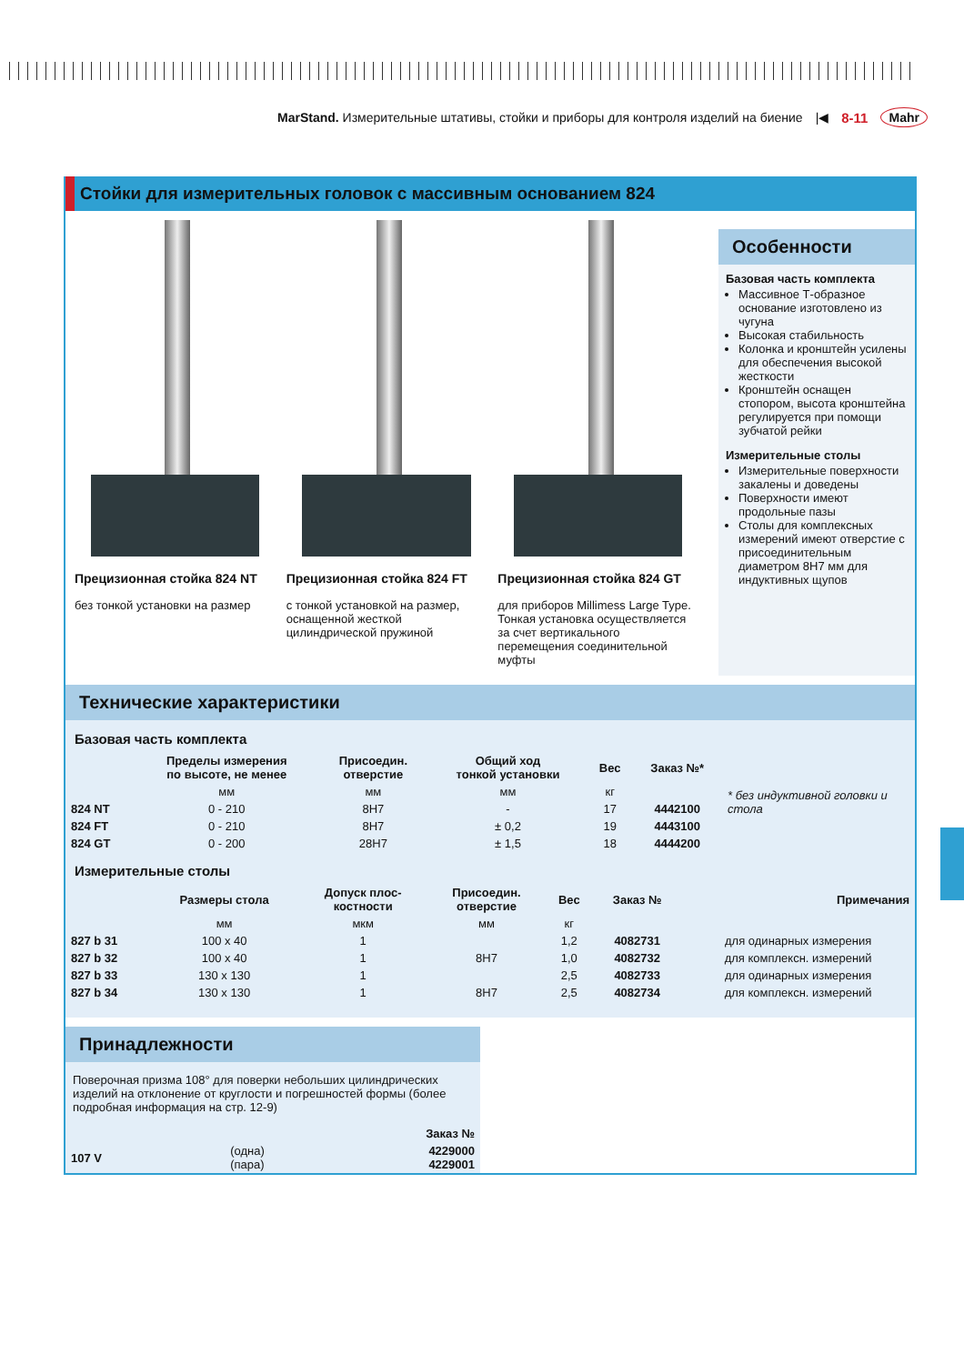MarStand. Измерительные штативы, стойки и приборы для контроля изделий на биение |◀ 8-11 Mahr
Стойки для измерительных головок с массивным основанием 824
Прецизионная стойка 824 NT
без тонкой установки на размер
Прецизионная стойка 824 FT
с тонкой установкой на размер, оснащенной жесткой цилиндрической пружиной
Прецизионная стойка 824 GT
для приборов Millimess Large Type. Тонкая установка осуществляется за счет вертикального перемещения соединительной муфты
Особенности
Базовая часть комплекта
Массивное Т-образное основание изготовлено из чугуна
Высокая стабильность
Колонка и кронштейн усилены для обеспечения высокой жесткости
Кронштейн оснащен стопором, высота кронштейна регулируется при помощи зубчатой рейки
Измерительные столы
Измерительные поверхности закалены и доведены
Поверхности имеют продольные пазы
Столы для комплексных измерений имеют отверстие с присоединительным диаметром 8H7 мм для индуктивных щупов
Технические характеристики
Базовая часть комплекта
| | Пределы измерения по высоте, не менее | Присоедин. отверстие | Общий ход тонкой установки | Вес | Заказ №* | * без индуктивной головки и стола |
| | мм | мм | мм | кг | | |
| 824 NT | 0 - 210 | 8H7 | - | 17 | 4442100 | |
| 824 FT | 0 - 210 | 8H7 | ± 0,2 | 19 | 4443100 | |
| 824 GT | 0 - 200 | 28H7 | ± 1,5 | 18 | 4444200 | |
Измерительные столы
| | Размеры стола | Допуск плос- костности | Присоедин. отверстие | Вес | Заказ № | Примечания |
| --- | --- | --- | --- | --- | --- | --- |
| | мм | мкм | мм | кг | | |
| 827 b 31 | 100 x 40 | 1 | | 1,2 | 4082731 | для одинарных измерения |
| 827 b 32 | 100 x 40 | 1 | 8H7 | 1,0 | 4082732 | для комплексн. измерений |
| 827 b 33 | 130 x 130 | 1 | | 2,5 | 4082733 | для одинарных измерения |
| 827 b 34 | 130 x 130 | 1 | 8H7 | 2,5 | 4082734 | для комплексн. измерений |
Принадлежности
Поверочная призма 108° для поверки небольших цилиндрических изделий на отклонение от круглости и погрешностей формы (более подробная информация на стр. 12-9)
| | | Заказ № |
| 107 V | (одна) (пара) | 4229000 4229001 |